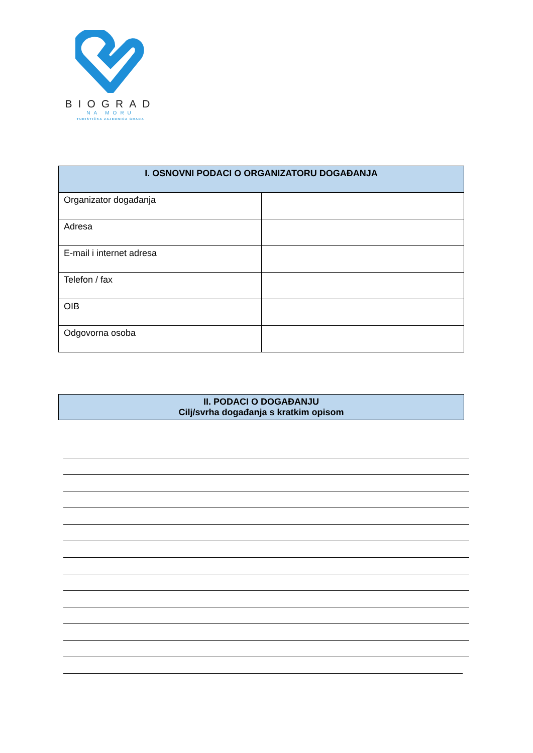BIOGRAD
NA MORU
TURISTIČKA ZAJEDNICA GRADA
| I. OSNOVNI PODACI O ORGANIZATORU DOGAĐANJA | |
| --- | --- |
| Organizator događanja | |
| Adresa | |
| E-mail i internet adresa | |
| Telefon / fax | |
| OIB | |
| Odgovorna osoba | |
| II. PODACI O DOGAĐANJU Cilj/svrha događanja s kratkim opisom |
| --- |